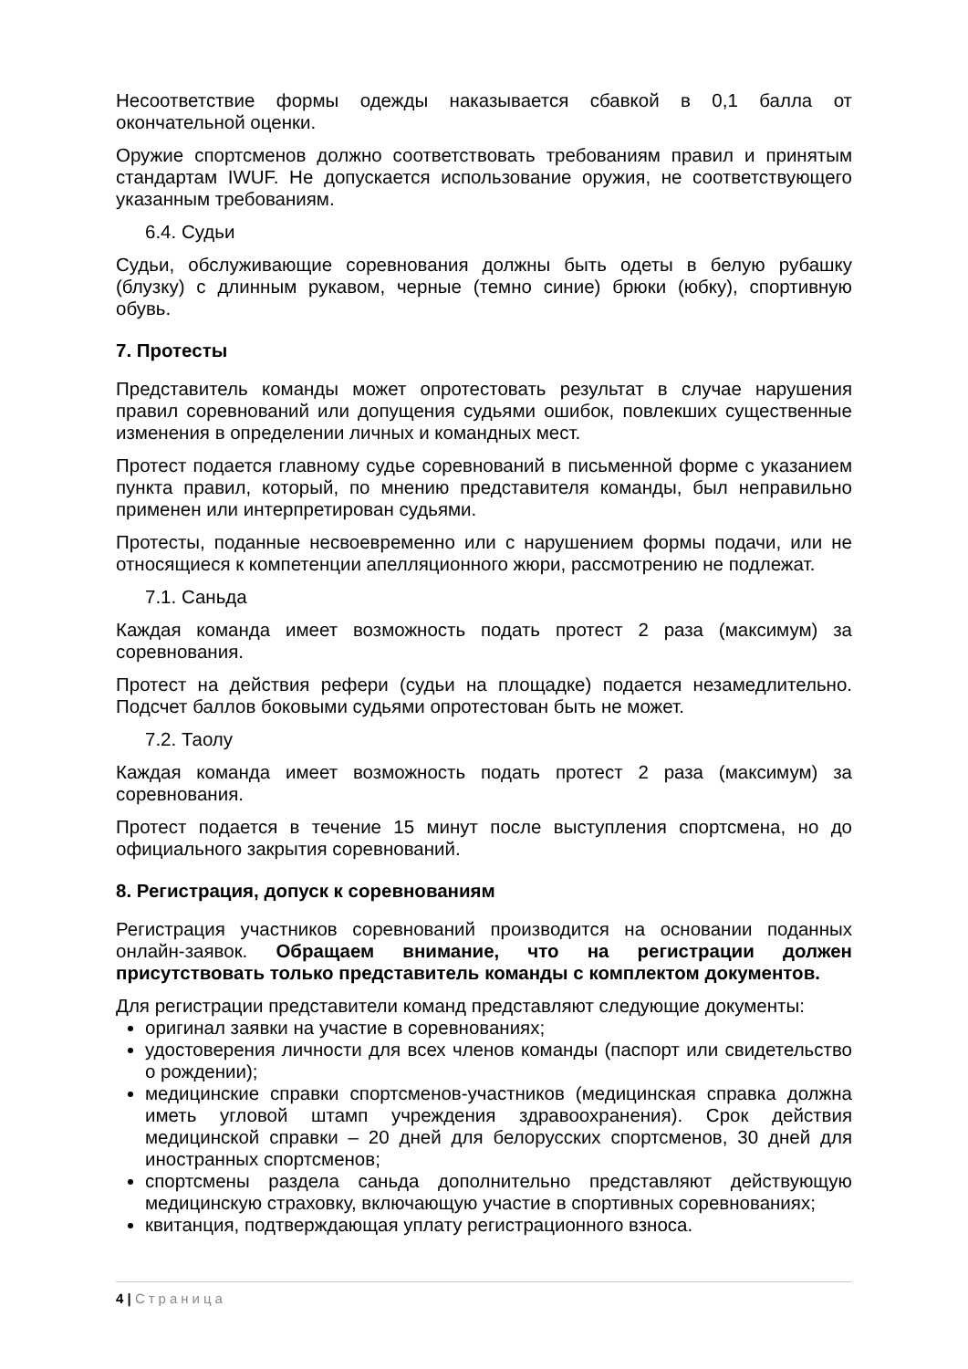Несоответствие формы одежды наказывается сбавкой в 0,1 балла от окончательной оценки.
Оружие спортсменов должно соответствовать требованиям правил и принятым стандартам IWUF. Не допускается использование оружия, не соответствующего указанным требованиям.
6.4. Судьи
Судьи, обслуживающие соревнования должны быть одеты в белую рубашку (блузку) с длинным рукавом, черные (темно синие) брюки (юбку), спортивную обувь.
7. Протесты
Представитель команды может опротестовать результат в случае нарушения правил соревнований или допущения судьями ошибок, повлекших существенные изменения в определении личных и командных мест.
Протест подается главному судье соревнований в письменной форме с указанием пункта правил, который, по мнению представителя команды, был неправильно применен или интерпретирован судьями.
Протесты, поданные несвоевременно или с нарушением формы подачи, или не относящиеся к компетенции апелляционного жюри, рассмотрению не подлежат.
7.1. Саньда
Каждая команда имеет возможность подать протест 2 раза (максимум) за соревнования.
Протест на действия рефери (судьи на площадке) подается незамедлительно. Подсчет баллов боковыми судьями опротестован быть не может.
7.2. Таолу
Каждая команда имеет возможность подать протест 2 раза (максимум) за соревнования.
Протест подается в течение 15 минут после выступления спортсмена, но до официального закрытия соревнований.
8. Регистрация, допуск к соревнованиям
Регистрация участников соревнований производится на основании поданных онлайн-заявок. Обращаем внимание, что на регистрации должен присутствовать только представитель команды с комплектом документов.
Для регистрации представители команд представляют следующие документы:
оригинал заявки на участие в соревнованиях;
удостоверения личности для всех членов команды (паспорт или свидетельство о рождении);
медицинские справки спортсменов-участников (медицинская справка должна иметь угловой штамп учреждения здравоохранения). Срок действия медицинской справки – 20 дней для белорусских спортсменов, 30 дней для иностранных спортсменов;
спортсмены раздела саньда дополнительно представляют действующую медицинскую страховку, включающую участие в спортивных соревнованиях;
квитанция, подтверждающая уплату регистрационного взноса.
4 | Страница